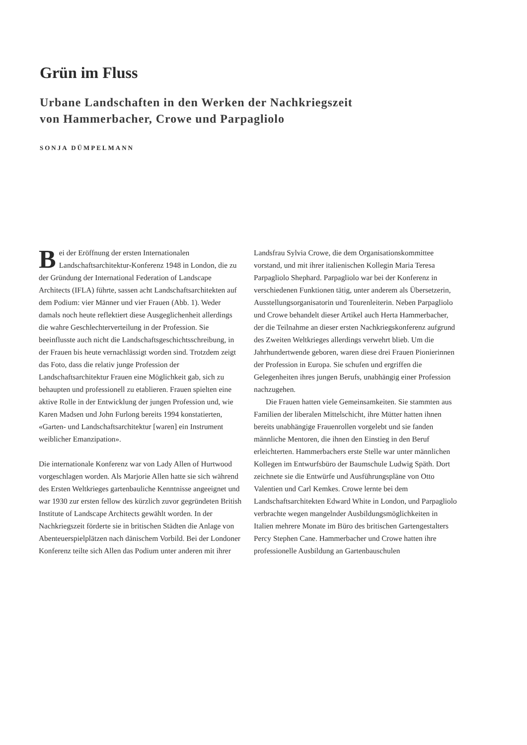Grün im Fluss
Urbane Landschaften in den Werken der Nachkriegszeit
von Hammerbacher, Crowe und Parpagliolo
SONJA DÜMPELMANN
Bei der Eröffnung der ersten Internationalen Landschaftsarchitektur-Konferenz 1948 in London, die zu der Gründung der International Federation of Landscape Architects (IFLA) führte, sassen acht Landschaftsarchitekten auf dem Podium: vier Männer und vier Frauen (Abb. 1). Weder damals noch heute reflektiert diese Ausgeglichenheit allerdings die wahre Geschlechterverteilung in der Profession. Sie beeinflusste auch nicht die Landschaftsgeschichtsschreibung, in der Frauen bis heute vernachlässigt worden sind. Trotzdem zeigt das Foto, dass die relativ junge Profession der Landschaftsarchitektur Frauen eine Möglichkeit gab, sich zu behaupten und professionell zu etablieren. Frauen spielten eine aktive Rolle in der Entwicklung der jungen Profession und, wie Karen Madsen und John Furlong bereits 1994 konstatierten, «Garten- und Landschaftsarchitektur [waren] ein Instrument weiblicher Emanzipation».
Die internationale Konferenz war von Lady Allen of Hurtwood vorgeschlagen worden. Als Marjorie Allen hatte sie sich während des Ersten Weltkrieges gartenbauliche Kenntnisse angeeignet und war 1930 zur ersten fellow des kürzlich zuvor gegründeten British Institute of Landscape Architects gewählt worden. In der Nachkriegszeit förderte sie in britischen Städten die Anlage von Abenteuerspielplätzen nach dänischem Vorbild. Bei der Londoner Konferenz teilte sich Allen das Podium unter anderen mit ihrer
Landsfrau Sylvia Crowe, die dem Organisationskommittee vorstand, und mit ihrer italienischen Kollegin Maria Teresa Parpagliolo Shephard. Parpagliolo war bei der Konferenz in verschiedenen Funktionen tätig, unter anderem als Übersetzerin, Ausstellungsorganisatorin und Tourenleiterin. Neben Parpagliolo und Crowe behandelt dieser Artikel auch Herta Hammerbacher, der die Teilnahme an dieser ersten Nachkriegskonferenz aufgrund des Zweiten Weltkrieges allerdings verwehrt blieb. Um die Jahrhundertwende geboren, waren diese drei Frauen Pionierinnen der Profession in Europa. Sie schufen und ergriffen die Gelegenheiten ihres jungen Berufs, unabhängig einer Profession nachzugehen.
Die Frauen hatten viele Gemeinsamkeiten. Sie stammten aus Familien der liberalen Mittelschicht, ihre Mütter hatten ihnen bereits unabhängige Frauenrollen vorgelebt und sie fanden männliche Mentoren, die ihnen den Einstieg in den Beruf erleichterten. Hammerbachers erste Stelle war unter männlichen Kollegen im Entwurfsbüro der Baumschule Ludwig Späth. Dort zeichnete sie die Entwürfe und Ausführungspläne von Otto Valentien und Carl Kemkes. Crowe lernte bei dem Landschaftsarchitekten Edward White in London, und Parpagliolo verbrachte wegen mangelnder Ausbildungsmöglichkeiten in Italien mehrere Monate im Büro des britischen Gartengestalters Percy Stephen Cane. Hammerbacher und Crowe hatten ihre professionelle Ausbildung an Gartenbauschulen